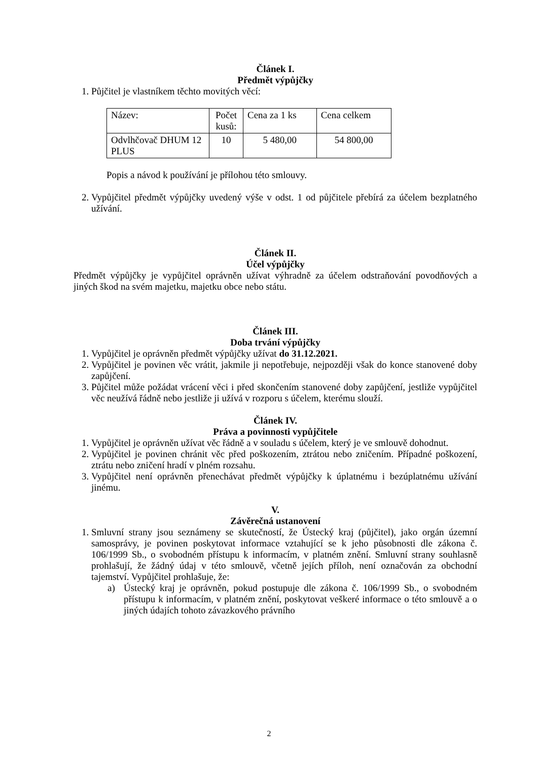Článek I.
Předmět výpůjčky
1. Půjčitel je vlastníkem těchto movitých věcí:
| Název: | Počet kusů: | Cena za 1 ks | Cena celkem |
| Odvlhčovač DHUM 12 PLUS | 10 | 5 480,00 | 54 800,00 |
Popis a návod k používání je přílohou této smlouvy.
2. Vypůjčitel předmět výpůjčky uvedený výše v odst. 1 od půjčitele přebírá za účelem bezplatného užívání.
Článek II.
Účel výpůjčky
Předmět výpůjčky je vypůjčitel oprávněn užívat výhradně za účelem odstraňování povodňových a jiných škod na svém majetku, majetku obce nebo státu.
Článek III.
Doba trvání výpůjčky
1. Vypůjčitel je oprávněn předmět výpůjčky užívat do 31.12.2021.
2. Vypůjčitel je povinen věc vrátit, jakmile ji nepotřebuje, nejpozději však do konce stanovené doby zapůjčení.
3. Půjčitel může požádat vrácení věci i před skončením stanovené doby zapůjčení, jestliže vypůjčitel věc neužívá řádně nebo jestliže ji užívá v rozporu s účelem, kterému slouží.
Článek IV.
Práva a povinnosti vypůjčitele
1. Vypůjčitel je oprávněn užívat věc řádně a v souladu s účelem, který je ve smlouvě dohodnut.
2. Vypůjčitel je povinen chránit věc před poškozením, ztrátou nebo zničením. Případné poškození, ztrátu nebo zničení hradí v plném rozsahu.
3. Vypůjčitel není oprávněn přenechávat předmět výpůjčky k úplatnému i bezúplatnému užívání jinému.
V.
Závěrečná ustanovení
1. Smluvní strany jsou seznámeny se skutečností, že Ústecký kraj (půjčitel), jako orgán územní samosprávy, je povinen poskytovat informace vztahující se k jeho působnosti dle zákona č. 106/1999 Sb., o svobodném přístupu k informacím, v platném znění. Smluvní strany souhlasně prohlašují, že žádný údaj v této smlouvě, včetně jejích příloh, není označován za obchodní tajemství. Vypůjčitel prohlašuje, že:
a) Ústecký kraj je oprávněn, pokud postupuje dle zákona č. 106/1999 Sb., o svobodném přístupu k informacím, v platném znění, poskytovat veškeré informace o této smlouvě a o jiných údajích tohoto závazkového právního
2